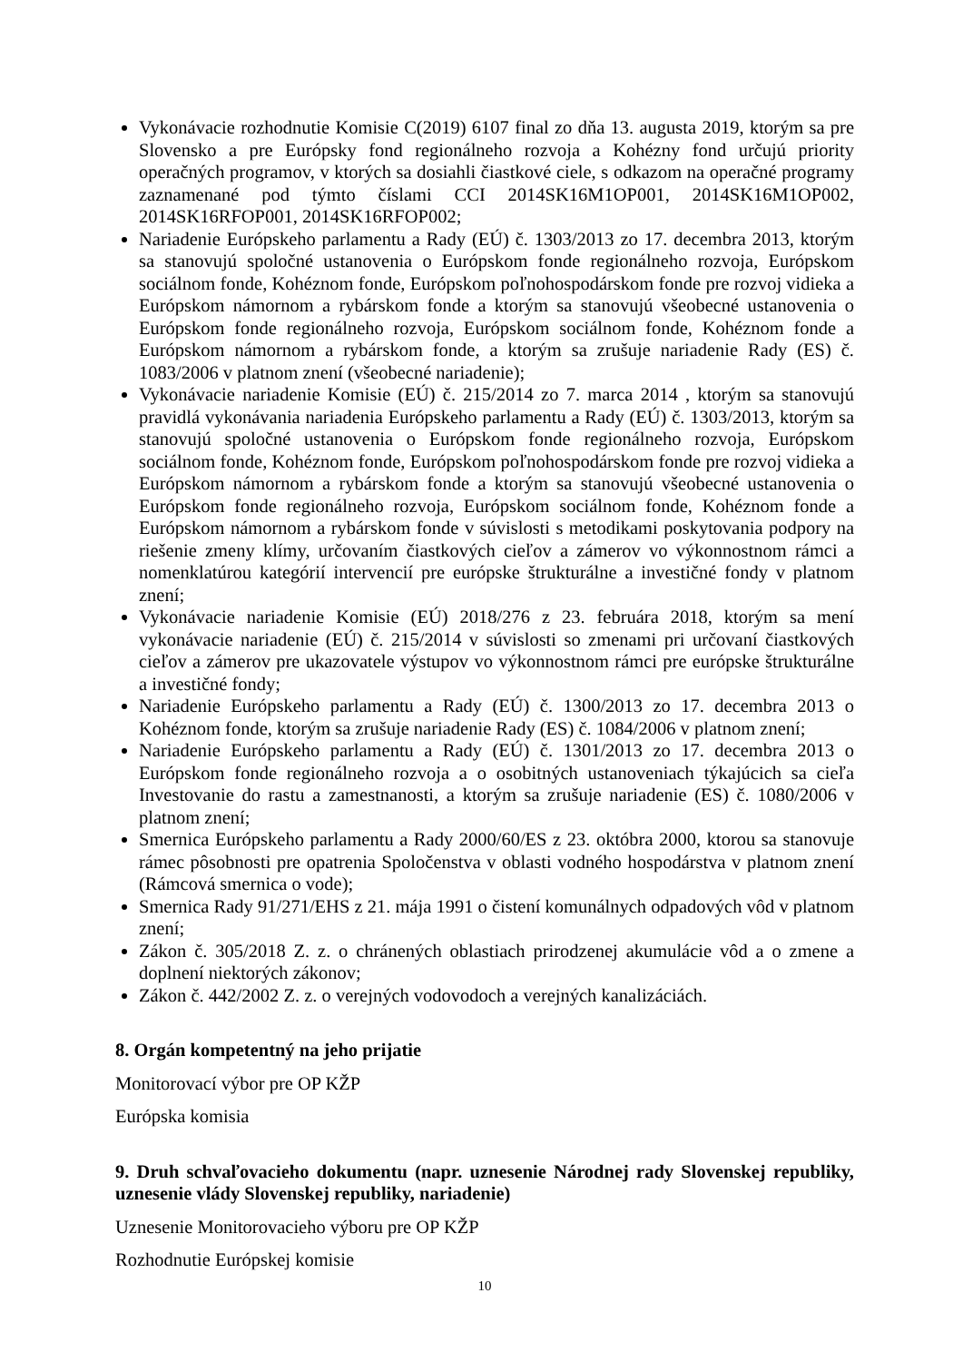Vykonávacie rozhodnutie Komisie C(2019) 6107 final zo dňa 13. augusta 2019, ktorým sa pre Slovensko a pre Európsky fond regionálneho rozvoja a Kohézny fond určujú priority operačných programov, v ktorých sa dosiahli čiastkové ciele, s odkazom na operačné programy zaznamenané pod týmto číslami CCI 2014SK16M1OP001, 2014SK16M1OP002, 2014SK16RFOP001, 2014SK16RFOP002;
Nariadenie Európskeho parlamentu a Rady (EÚ) č. 1303/2013 zo 17. decembra 2013, ktorým sa stanovujú spoločné ustanovenia o Európskom fonde regionálneho rozvoja, Európskom sociálnom fonde, Kohéznom fonde, Európskom poľnohospodárskom fonde pre rozvoj vidieka a Európskom námornom a rybárskom fonde a ktorým sa stanovujú všeobecné ustanovenia o Európskom fonde regionálneho rozvoja, Európskom sociálnom fonde, Kohéznom fonde a Európskom námornom a rybárskom fonde, a ktorým sa zrušuje nariadenie Rady (ES) č. 1083/2006 v platnom znení (všeobecné nariadenie);
Vykonávacie nariadenie Komisie (EÚ) č. 215/2014 zo 7. marca 2014 , ktorým sa stanovujú pravidlá vykonávania nariadenia Európskeho parlamentu a Rady (EÚ) č. 1303/2013, ktorým sa stanovujú spoločné ustanovenia o Európskom fonde regionálneho rozvoja, Európskom sociálnom fonde, Kohéznom fonde, Európskom poľnohospodárskom fonde pre rozvoj vidieka a Európskom námornom a rybárskom fonde a ktorým sa stanovujú všeobecné ustanovenia o Európskom fonde regionálneho rozvoja, Európskom sociálnom fonde, Kohéznom fonde a Európskom námornom a rybárskom fonde v súvislosti s metodikami poskytovania podpory na riešenie zmeny klímy, určovaním čiastkových cieľov a zámerov vo výkonnostnom rámci a nomenklatúrou kategórií intervencií pre európske štrukturálne a investičné fondy v platnom znení;
Vykonávacie nariadenie Komisie (EÚ) 2018/276 z 23. februára 2018, ktorým sa mení vykonávacie nariadenie (EÚ) č. 215/2014 v súvislosti so zmenami pri určovaní čiastkových cieľov a zámerov pre ukazovatele výstupov vo výkonnostnom rámci pre európske štrukturálne a investičné fondy;
Nariadenie Európskeho parlamentu a Rady (EÚ) č. 1300/2013 zo 17. decembra 2013 o Kohéznom fonde, ktorým sa zrušuje nariadenie Rady (ES) č. 1084/2006 v platnom znení;
Nariadenie Európskeho parlamentu a Rady (EÚ) č. 1301/2013 zo 17. decembra 2013 o Európskom fonde regionálneho rozvoja a o osobitných ustanoveniach týkajúcich sa cieľa Investovanie do rastu a zamestnanosti, a ktorým sa zrušuje nariadenie (ES) č. 1080/2006 v platnom znení;
Smernica Európskeho parlamentu a Rady 2000/60/ES z 23. októbra 2000, ktorou sa stanovuje rámec pôsobnosti pre opatrenia Spoločenstva v oblasti vodného hospodárstva v platnom znení (Rámcová smernica o vode);
Smernica Rady 91/271/EHS z 21. mája 1991 o čistení komunálnych odpadových vôd v platnom znení;
Zákon č. 305/2018 Z. z. o chránených oblastiach prirodzenej akumulácie vôd a o zmene a doplnení niektorých zákonov;
Zákon č. 442/2002 Z. z. o verejných vodovodoch a verejných kanalizáciách.
8. Orgán kompetentný na jeho prijatie
Monitorovací výbor pre OP KŽP
Európska komisia
9. Druh schvaľovacieho dokumentu (napr. uznesenie Národnej rady Slovenskej republiky, uznesenie vlády Slovenskej republiky, nariadenie)
Uznesenie Monitorovacieho výboru pre OP KŽP
Rozhodnutie Európskej komisie
10